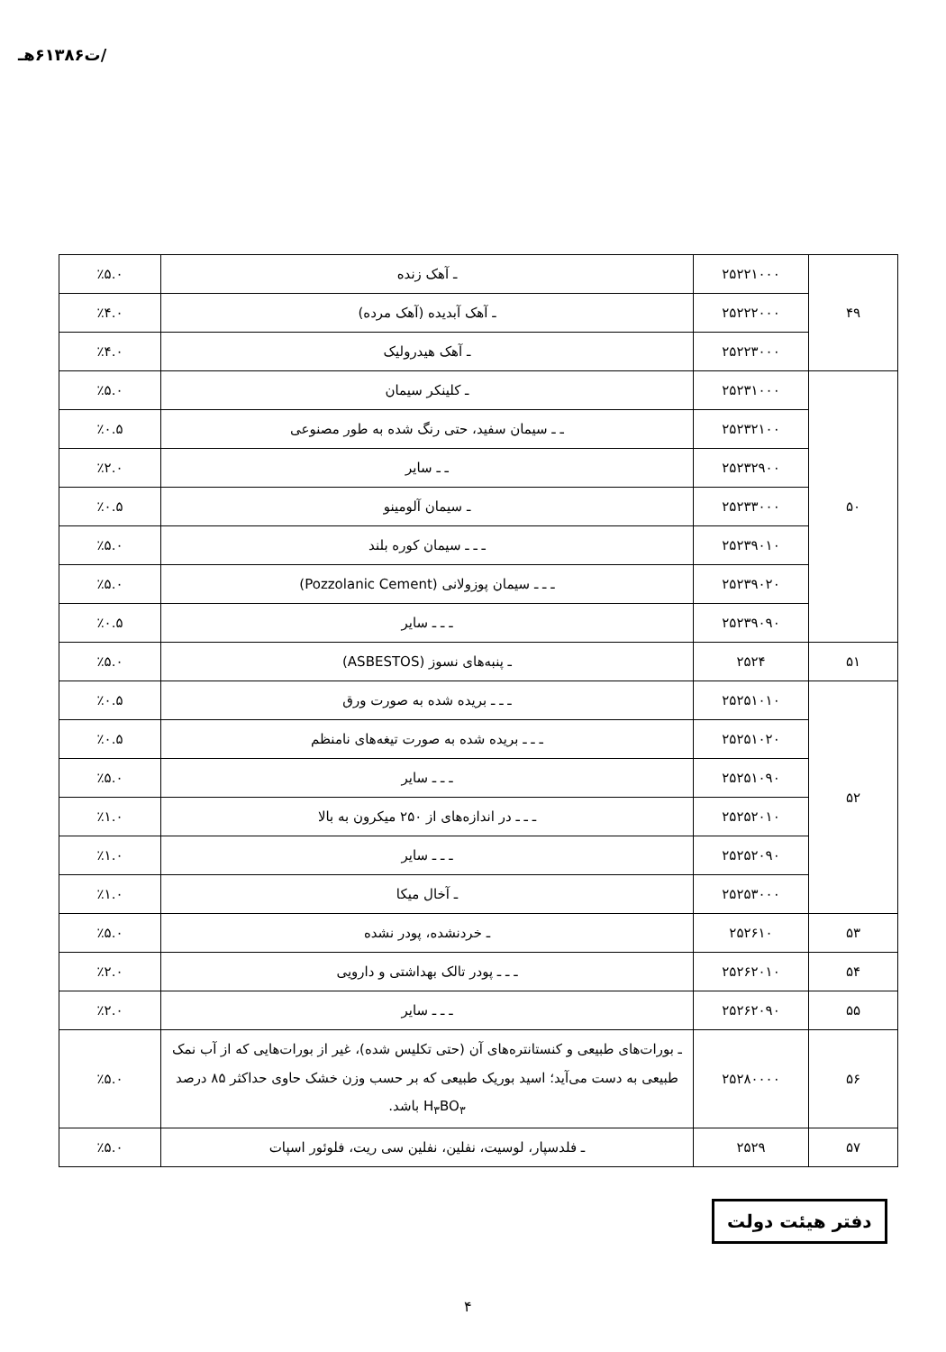/ت۶۱۳۸۶هـ
| ۴۹ | ۲۵۲۲۱۰۰۰ | ـ آهک زنده | ٪۵.۰ |
| | ۲۵۲۲۲۰۰۰ | ـ آهک آبدیده (آهک مرده) | ٪۴.۰ |
| | ۲۵۲۲۳۰۰۰ | ـ آهک هیدرولیک | ٪۴.۰ |
| ۵۰ | ۲۵۲۳۱۰۰۰ | ـ کلینکر سیمان | ٪۵.۰ |
| | ۲۵۲۳۲۱۰۰ | ـ ـ سیمان سفید، حتی رنگ شده به طور مصنوعی | ٪۰.۵ |
| | ۲۵۲۳۲۹۰۰ | ـ ـ سایر | ٪۲.۰ |
| | ۲۵۲۳۳۰۰۰ | ـ سیمان آلومینو | ٪۰.۵ |
| | ۲۵۲۳۹۰۱۰ | ـ ـ ـ سیمان کوره بلند | ٪۵.۰ |
| | ۲۵۲۳۹۰۲۰ | ـ ـ ـ سیمان پوزولانی (Pozzolanic Cement) | ٪۵.۰ |
| | ۲۵۲۳۹۰۹۰ | ـ ـ ـ سایر | ٪۰.۵ |
| ۵۱ | ۲۵۲۴ | ـ پنبه‌های نسوز (ASBESTOS) | ٪۵.۰ |
| ۵۲ | ۲۵۲۵۱۰۱۰ | ـ ـ ـ بریده شده به صورت ورق | ٪۰.۵ |
| | ۲۵۲۵۱۰۲۰ | ـ ـ ـ بریده شده به صورت تیغه‌های نامنظم | ٪۰.۵ |
| | ۲۵۲۵۱۰۹۰ | ـ ـ ـ سایر | ٪۵.۰ |
| | ۲۵۲۵۲۰۱۰ | ـ ـ ـ در اندازه‌های از ۲۵۰ میکرون به بالا | ٪۱.۰ |
| | ۲۵۲۵۲۰۹۰ | ـ ـ ـ سایر | ٪۱.۰ |
| | ۲۵۲۵۳۰۰۰ | ـ آخال میکا | ٪۱.۰ |
| ۵۳ | ۲۵۲۶۱۰ | ـ خردنشده، پودر نشده | ٪۵.۰ |
| ۵۴ | ۲۵۲۶۲۰۱۰ | ـ ـ ـ پودر تالک بهداشتی و دارویی | ٪۲.۰ |
| ۵۵ | ۲۵۲۶۲۰۹۰ | ـ ـ ـ سایر | ٪۲.۰ |
| ۵۶ | ۲۵۲۸۰۰۰۰ | ـ بورات‌های طبیعی و کنستانتره‌های آن (حتی تکلیس شده)، غیر از بورات‌هایی که از آب نمک طبیعی به دست می‌آید؛ اسید بوریک طبیعی که بر حسب وزن خشک حاوی حداکثر ۸۵ درصد H<sub>۳</sub>BO<sub>۳</sub> باشد. | ٪۵.۰ |
| ۵۷ | ۲۵۲۹ | ـ فلدسپار، لوسیت، نفلین، نفلین سی ریت، فلوئور اسپات | ٪۵.۰ |
دفتر هیئت دولت
۴